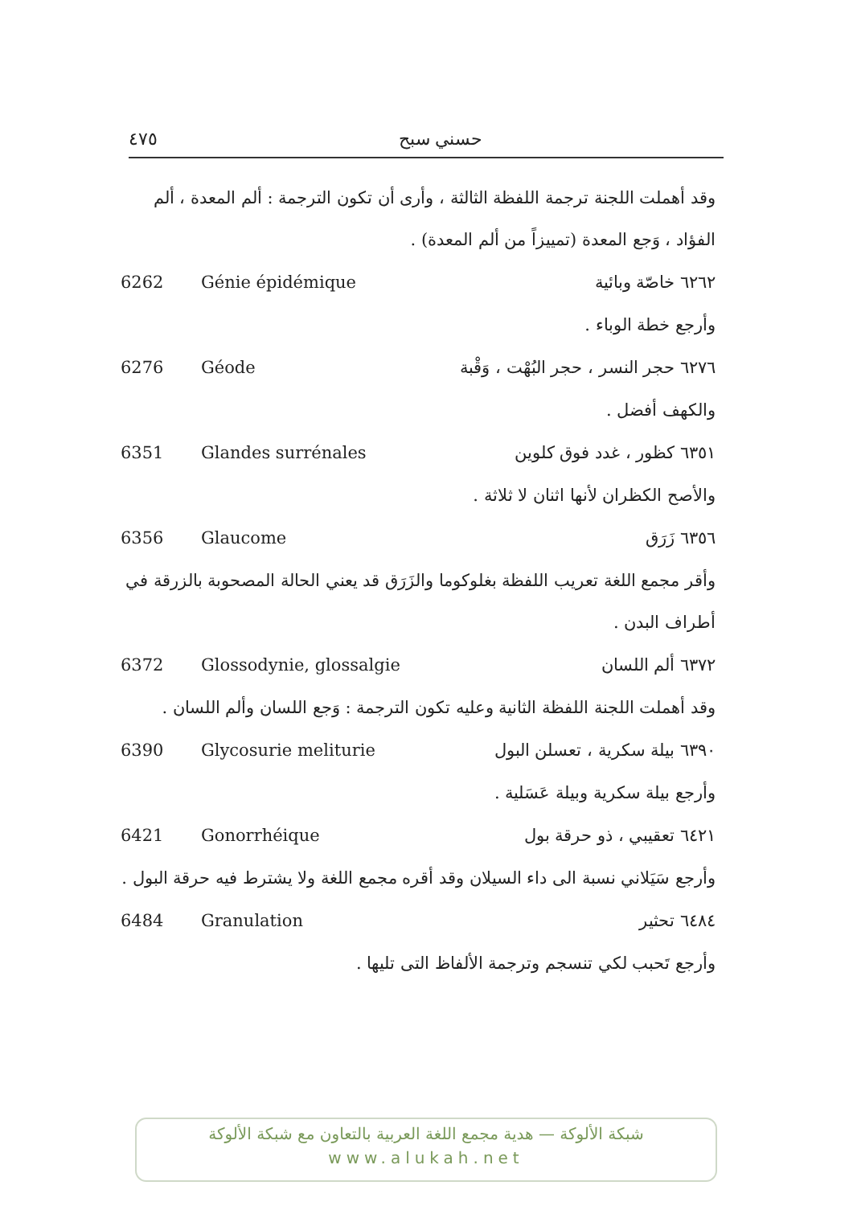٤٧٥ حسني سبح
وقد أهملت اللجنة ترجمة اللفظة الثالثة ، وأرى أن تكون الترجمة : ألم المعدة ، ألم الفؤاد ، وَجع المعدة (تمييزاً من ألم المعدة) .
6262 Génie épidémique ٦٢٦٢ خاصّة وبائية
وأرجع خطة الوباء .
6276 Géode ٦٢٧٦ حجر النسر ، حجر البُهْت ، وَقْبة
والكهف أفضل .
6351 Glandes surrénales ٦٣٥١ كظور ، غدد فوق كلوين
والأصح الكظران لأنها اثنان لا ثلاثة .
6356 Glaucome ٦٣٥٦ زَرَق
وأقر مجمع اللغة تعريب اللفظة بغلوكوما والزَرَق قد يعني الحالة المصحوبة بالزرقة في أطراف البدن .
6372 Glossodynie, glossalgie ٦٣٧٢ ألم اللسان
وقد أهملت اللجنة اللفظة الثانية وعليه تكون الترجمة : وَجع اللسان وألم اللسان .
6390 Glycosurie meliturie ٦٣٩٠ بيلة سكرية ، تعسلن البول
وأرجع بيلة سكرية وبيلة عَسَلية .
6421 Gonorrhéique ٦٤٢١ تعقيبي ، ذو حرقة بول
وأرجع سَيَلاني نسبة الى داء السيلان وقد أقره مجمع اللغة ولا يشترط فيه حرقة البول .
6484 Granulation ٦٤٨٤ تحثير
وأرجع تَحبب لكي تنسجم وترجمة الألفاظ التى تليها .
شبكة الألوكة — هدية مجمع اللغة العربية بالتعاون مع شبكة الألوكة
www.alukah.net